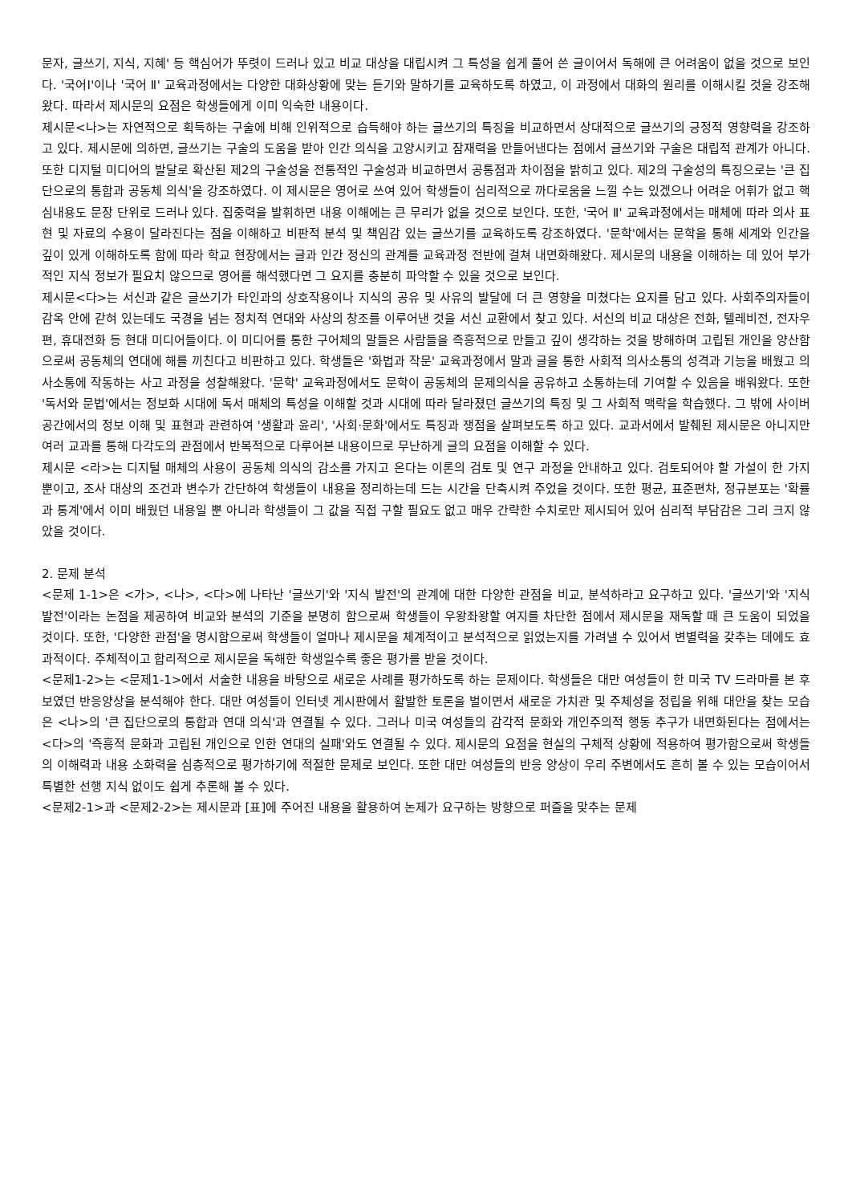문자, 글쓰기, 지식, 지혜' 등 핵심어가 뚜렷이 드러나 있고 비교 대상을 대립시켜 그 특성을 쉽게 풀어 쓴 글이어서 독해에 큰 어려움이 없을 것으로 보인다. '국어Ⅰ'이나 '국어 Ⅱ' 교육과정에서는 다양한 대화상황에 맞는 듣기와 말하기를 교육하도록 하였고, 이 과정에서 대화의 원리를 이해시킬 것을 강조해왔다. 따라서 제시문의 요점은 학생들에게 이미 익숙한 내용이다.
제시문<나>는 자연적으로 획득하는 구술에 비해 인위적으로 습득해야 하는 글쓰기의 특징을 비교하면서 상대적으로 글쓰기의 긍정적 영향력을 강조하고 있다. 제시문에 의하면, 글쓰기는 구술의 도움을 받아 인간 의식을 고양시키고 잠재력을 만들어낸다는 점에서 글쓰기와 구술은 대립적 관계가 아니다. 또한 디지털 미디어의 발달로 확산된 제2의 구술성을 전통적인 구술성과 비교하면서 공통점과 차이점을 밝히고 있다. 제2의 구술성의 특징으로는 '큰 집단으로의 통합과 공동체 의식'을 강조하였다. 이 제시문은 영어로 쓰여 있어 학생들이 심리적으로 까다로움을 느낄 수는 있겠으나 어려운 어휘가 없고 핵심내용도 문장 단위로 드러나 있다. 집중력을 발휘하면 내용 이해에는 큰 무리가 없을 것으로 보인다. 또한, '국어 Ⅱ' 교육과정에서는 매체에 따라 의사 표현 및 자료의 수용이 달라진다는 점을 이해하고 비판적 분석 및 책임감 있는 글쓰기를 교육하도록 강조하였다. '문학'에서는 문학을 통해 세계와 인간을 깊이 있게 이해하도록 함에 따라 학교 현장에서는 글과 인간 정신의 관계를 교육과정 전반에 걸쳐 내면화해왔다. 제시문의 내용을 이해하는 데 있어 부가적인 지식 정보가 필요치 않으므로 영어를 해석했다면 그 요지를 충분히 파악할 수 있을 것으로 보인다.
제시문<다>는 서신과 같은 글쓰기가 타인과의 상호작용이나 지식의 공유 및 사유의 발달에 더 큰 영향을 미쳤다는 요지를 담고 있다. 사회주의자들이 감옥 안에 갇혀 있는데도 국경을 넘는 정치적 연대와 사상의 창조를 이루어낸 것을 서신 교환에서 찾고 있다. 서신의 비교 대상은 전화, 텔레비전, 전자우편, 휴대전화 등 현대 미디어들이다. 이 미디어를 통한 구어체의 말들은 사람들을 즉흥적으로 만들고 깊이 생각하는 것을 방해하며 고립된 개인을 양산함으로써 공동체의 연대에 해를 끼친다고 비판하고 있다. 학생들은 '화법과 작문' 교육과정에서 말과 글을 통한 사회적 의사소통의 성격과 기능을 배웠고 의사소통에 작동하는 사고 과정을 성찰해왔다. '문학' 교육과정에서도 문학이 공동체의 문제의식을 공유하고 소통하는데 기여할 수 있음을 배워왔다. 또한 '독서와 문법'에서는 정보화 시대에 독서 매체의 특성을 이해할 것과 시대에 따라 달라졌던 글쓰기의 특징 및 그 사회적 맥락을 학습했다. 그 밖에 사이버 공간에서의 정보 이해 및 표현과 관련하여 '생활과 윤리', '사회·문화'에서도 특징과 쟁점을 살펴보도록 하고 있다. 교과서에서 발췌된 제시문은 아니지만 여러 교과를 통해 다각도의 관점에서 반복적으로 다루어본 내용이므로 무난하게 글의 요점을 이해할 수 있다.
제시문 <라>는 디지털 매체의 사용이 공동체 의식의 감소를 가지고 온다는 이론의 검토 및 연구 과정을 안내하고 있다. 검토되어야 할 가설이 한 가지 뿐이고, 조사 대상의 조건과 변수가 간단하여 학생들이 내용을 정리하는데 드는 시간을 단축시켜 주었을 것이다. 또한 평균, 표준편차, 정규분포는 '확률과 통계'에서 이미 배웠던 내용일 뿐 아니라 학생들이 그 값을 직접 구할 필요도 없고 매우 간략한 수치로만 제시되어 있어 심리적 부담감은 그리 크지 않았을 것이다.
2. 문제 분석
<문제 1-1>은 <가>, <나>, <다>에 나타난 '글쓰기'와 '지식 발전'의 관계에 대한 다양한 관점을 비교, 분석하라고 요구하고 있다. '글쓰기'와 '지식 발전'이라는 논점을 제공하여 비교와 분석의 기준을 분명히 함으로써 학생들이 우왕좌왕할 여지를 차단한 점에서 제시문을 재독할 때 큰 도움이 되었을 것이다. 또한, '다양한 관점'을 명시함으로써 학생들이 얼마나 제시문을 체계적이고 분석적으로 읽었는지를 가려낼 수 있어서 변별력을 갖추는 데에도 효과적이다. 주체적이고 합리적으로 제시문을 독해한 학생일수록 좋은 평가를 받을 것이다.
<문제1-2>는 <문제1-1>에서 서술한 내용을 바탕으로 새로운 사례를 평가하도록 하는 문제이다. 학생들은 대만 여성들이 한 미국 TV 드라마를 본 후 보였던 반응양상을 분석해야 한다. 대만 여성들이 인터넷 게시판에서 활발한 토론을 벌이면서 새로운 가치관 및 주체성을 정립을 위해 대안을 찾는 모습은 <나>의 '큰 집단으로의 통합과 연대 의식'과 연결될 수 있다. 그러나 미국 여성들의 감각적 문화와 개인주의적 행동 추구가 내면화된다는 점에서는 <다>의 '즉흥적 문화과 고립된 개인으로 인한 연대의 실패'와도 연결될 수 있다. 제시문의 요점을 현실의 구체적 상황에 적용하여 평가함으로써 학생들의 이해력과 내용 소화력을 심층적으로 평가하기에 적절한 문제로 보인다. 또한 대만 여성들의 반응 양상이 우리 주변에서도 흔히 볼 수 있는 모습이어서 특별한 선행 지식 없이도 쉽게 추론해 볼 수 있다.
<문제2-1>과 <문제2-2>는 제시문과 [표]에 주어진 내용을 활용하여 논제가 요구하는 방향으로 퍼즐을 맞추는 문제